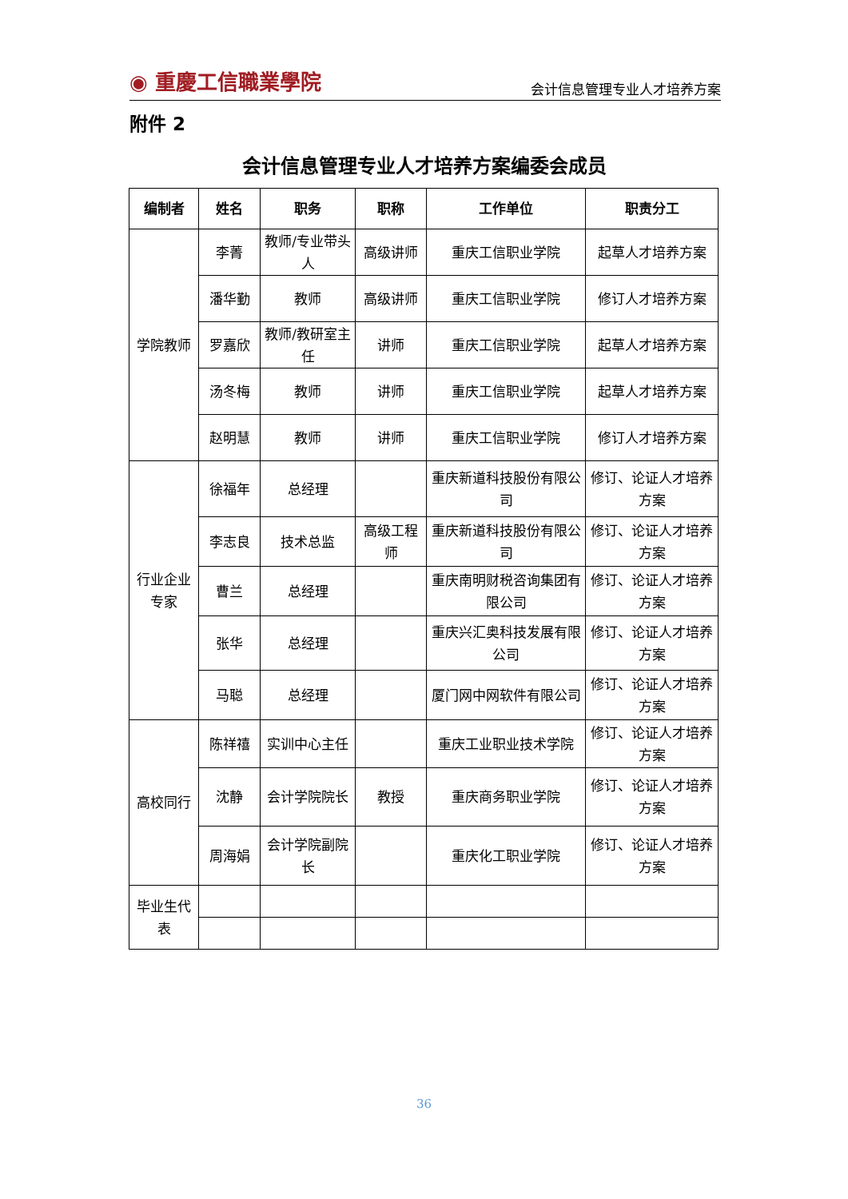◉ 重慶工信職業學院 会计信息管理专业人才培养方案
附件 2
会计信息管理专业人才培养方案编委会成员
| 编制者 | 姓名 | 职务 | 职称 | 工作单位 | 职责分工 |
| --- | --- | --- | --- | --- | --- |
| 学院教师 | 李菁 | 教师/专业带头人 | 高级讲师 | 重庆工信职业学院 | 起草人才培养方案 |
| | 潘华勤 | 教师 | 高级讲师 | 重庆工信职业学院 | 修订人才培养方案 |
| | 罗嘉欣 | 教师/教研室主任 | 讲师 | 重庆工信职业学院 | 起草人才培养方案 |
| | 汤冬梅 | 教师 | 讲师 | 重庆工信职业学院 | 起草人才培养方案 |
| | 赵明慧 | 教师 | 讲师 | 重庆工信职业学院 | 修订人才培养方案 |
| 行业企业专家 | 徐福年 | 总经理 | | 重庆新道科技股份有限公司 | 修订、论证人才培养方案 |
| | 李志良 | 技术总监 | 高级工程师 | 重庆新道科技股份有限公司 | 修订、论证人才培养方案 |
| | 曹兰 | 总经理 | | 重庆南明财税咨询集团有限公司 | 修订、论证人才培养方案 |
| | 张华 | 总经理 | | 重庆兴汇奥科技发展有限公司 | 修订、论证人才培养方案 |
| | 马聪 | 总经理 | | 厦门网中网软件有限公司 | 修订、论证人才培养方案 |
| 高校同行 | 陈祥禧 | 实训中心主任 | | 重庆工业职业技术学院 | 修订、论证人才培养方案 |
| | 沈静 | 会计学院院长 | 教授 | 重庆商务职业学院 | 修订、论证人才培养方案 |
| | 周海娟 | 会计学院副院长 | | 重庆化工职业学院 | 修订、论证人才培养方案 |
| 毕业生代表 | | | | | |
36